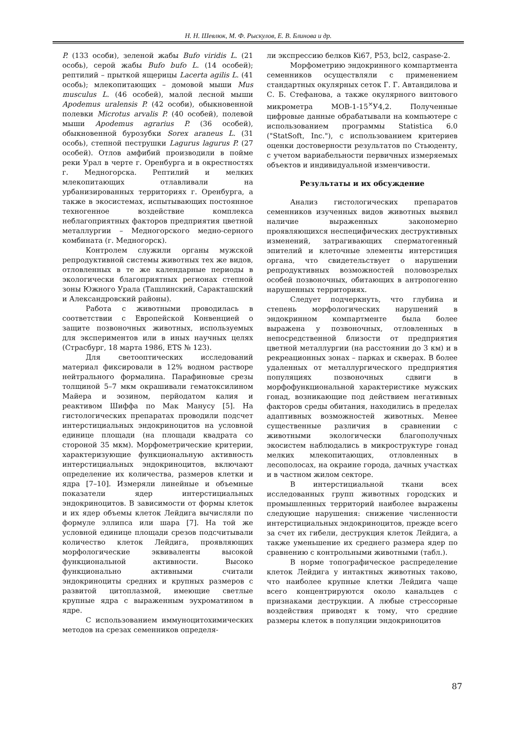Н. Н. Шевлюк, М. Ф. Рыскулов, Е. В. Блинова и др.
P. (133 особи), зеленой жабы Bufo viridis L. (21 особь), серой жабы Bufo bufo L. (14 особей); рептилий – прыткой ящерицы Lacerta agilis L. (41 особь); млекопитающих – домовой мыши Mus musculus L. (46 особей), малой лесной мыши Apodemus uralensis P. (42 особи), обыкновенной полевки Microtus arvalis P. (40 особей), полевой мыши Apodemus agrarius P. (36 особей), обыкновенной бурозубки Sorex araneus L. (31 особь), степной пеструшки Lagurus lagurus P. (27 особей). Отлов амфибий производили в пойме реки Урал в черте г. Оренбурга и в окрестностях г. Медногорска. Рептилий и мелких млекопитающих отлавливали на урбанизированных территориях г. Оренбурга, а также в экосистемах, испытывающих постоянное техногенное воздействие комплекса неблагоприятных факторов предприятия цветной металлургии – Медногорского медно-серного комбината (г. Медногорск).
Контролем служили органы мужской репродуктивной системы животных тех же видов, отловленных в те же календарные периоды в экологически благоприятных регионах степной зоны Южного Урала (Ташлинский, Саракташский и Александровский районы).
Работа с животными проводилась в соответствии с Европейской Конвенцией о защите позвоночных животных, используемых для экспериментов или в иных научных целях (Страсбург, 18 марта 1986, ETS № 123).
Для светооптических исследований материал фиксировали в 12% водном растворе нейтрального формалина. Парафиновые срезы толщиной 5–7 мкм окрашивали гематоксилином Майера и эозином, перйодатом калия и реактивом Шиффа по Мак Манусу [5]. На гистологических препаратах проводили подсчет интерстициальных эндокриноцитов на условной единице площади (на площади квадрата со стороной 35 мкм). Морфометрические критерии, характеризующие функциональную активность интерстициальных эндокриноцитов, включают определение их количества, размеров клетки и ядра [7–10]. Измеряли линейные и объемные показатели ядер интерстициальных эндокриноцитов. В зависимости от формы клеток и их ядер объемы клеток Лейдига вычисляли по формуле эллипса или шара [7]. На той же условной единице площади срезов подсчитывали количество клеток Лейдига, проявляющих морфологические эквиваленты высокой функциональной активности. Высоко функционально активными считали эндокриноциты средних и крупных размеров с развитой цитоплазмой, имеющие светлые крупные ядра с выраженным эухроматином в ядре.
С использованием иммуноцитохимических методов на срезах семенников определя-
ли экспрессию белков Ki67, P53, bcl2, caspase-2.
Морфометрию эндокринного компартмента семенников осуществляли с применением стандартных окулярных сеток Г. Г. Автандилова и С. Б. Стефанова, а также окулярного винтового микрометра МОВ-1-15<sup>×</sup>У4,2. Полученные цифровые данные обрабатывали на компьютере с использованием программы Statistica 6.0 ("StatSoft, Inc."), с использованием критериев оценки достоверности результатов по Стьюденту, с учетом вариабельности первичных измеряемых объектов и индивидуальной изменчивости.
Результаты и их обсуждение
Анализ гистологических препаратов семенников изученных видов животных выявил наличие выраженных закономерно проявляющихся неспецифических деструктивных изменений, затрагивающих сперматогенный эпителий и клеточные элементы интерстиция органа, что свидетельствует о нарушении репродуктивных возможностей половозрелых особей позвоночных, обитающих в антропогенно нарушенных территориях.
Следует подчеркнуть, что глубина и степень морфологических нарушений в эндокринном компартменте была более выражена у позвоночных, отловленных в непосредственной близости от предприятия цветной металлургии (на расстоянии до 3 км) и в рекреационных зонах – парках и скверах. В более удаленных от металлургического предприятия популяциях позвоночных сдвиги в морфофункциональной характеристике мужских гонад, возникающие под действием негативных факторов среды обитания, находились в пределах адаптивных возможностей животных. Менее существенные различия в сравнении с животными экологически благополучных экосистем наблюдались в микроструктуре гонад мелких млекопитающих, отловленных в лесополосах, на окраине города, дачных участках и в частном жилом секторе.
В интерстициальной ткани всех исследованных групп животных городских и промышленных территорий наиболее выражены следующие нарушения: снижение численности интерстициальных эндокриноцитов, прежде всего за счет их гибели, деструкция клеток Лейдига, а также уменьшение их среднего размера ядер по сравнению с контрольными животными (табл.).
В норме топографическое распределение клеток Лейдига у интактных животных таково, что наиболее крупные клетки Лейдига чаще всего концентрируются около канальцев с признаками деструкции. А любые стрессорные воздействия приводят к тому, что средние размеры клеток в популяции эндокриноцитов
87